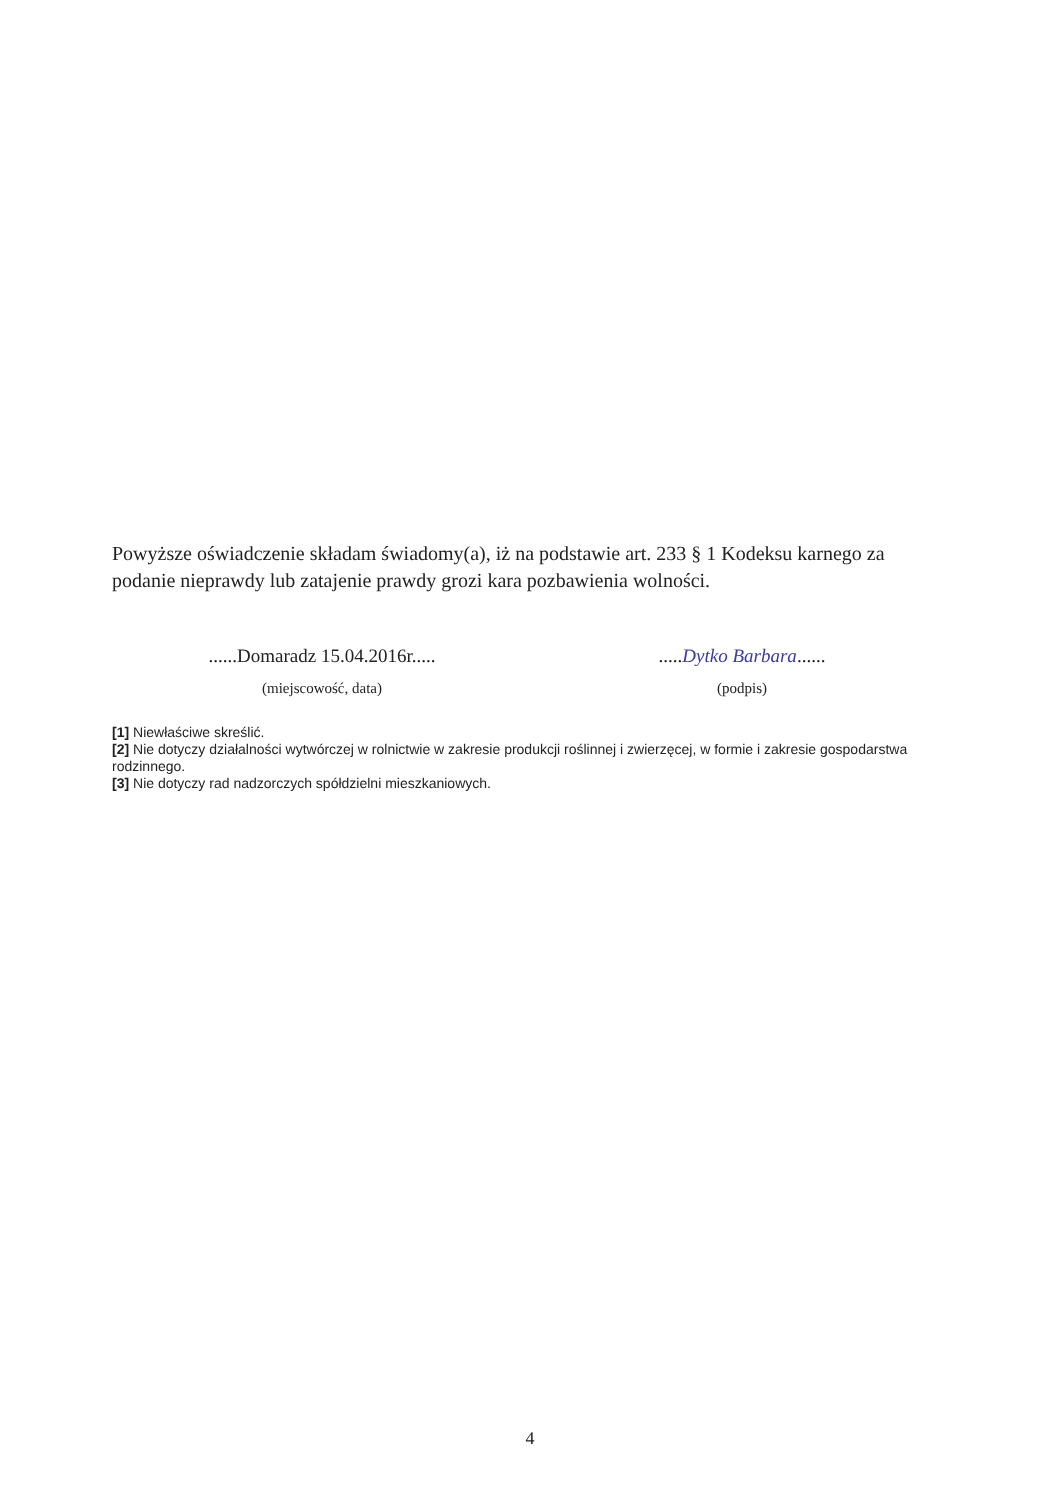Powyższe oświadczenie składam świadomy(a), iż na podstawie art. 233 § 1 Kodeksu karnego za podanie nieprawdy lub zatajenie prawdy grozi kara pozbawienia wolności.
......Domaradz 15.04.2016r.....
(miejscowość, data)
.....Dytko Barbara......
(podpis)
[1] Niewłaściwe skreślić.
[2] Nie dotyczy działalności wytwórczej w rolnictwie w zakresie produkcji roślinnej i zwierzęcej, w formie i zakresie gospodarstwa rodzinnego.
[3] Nie dotyczy rad nadzorczych spółdzielni mieszkaniowych.
4